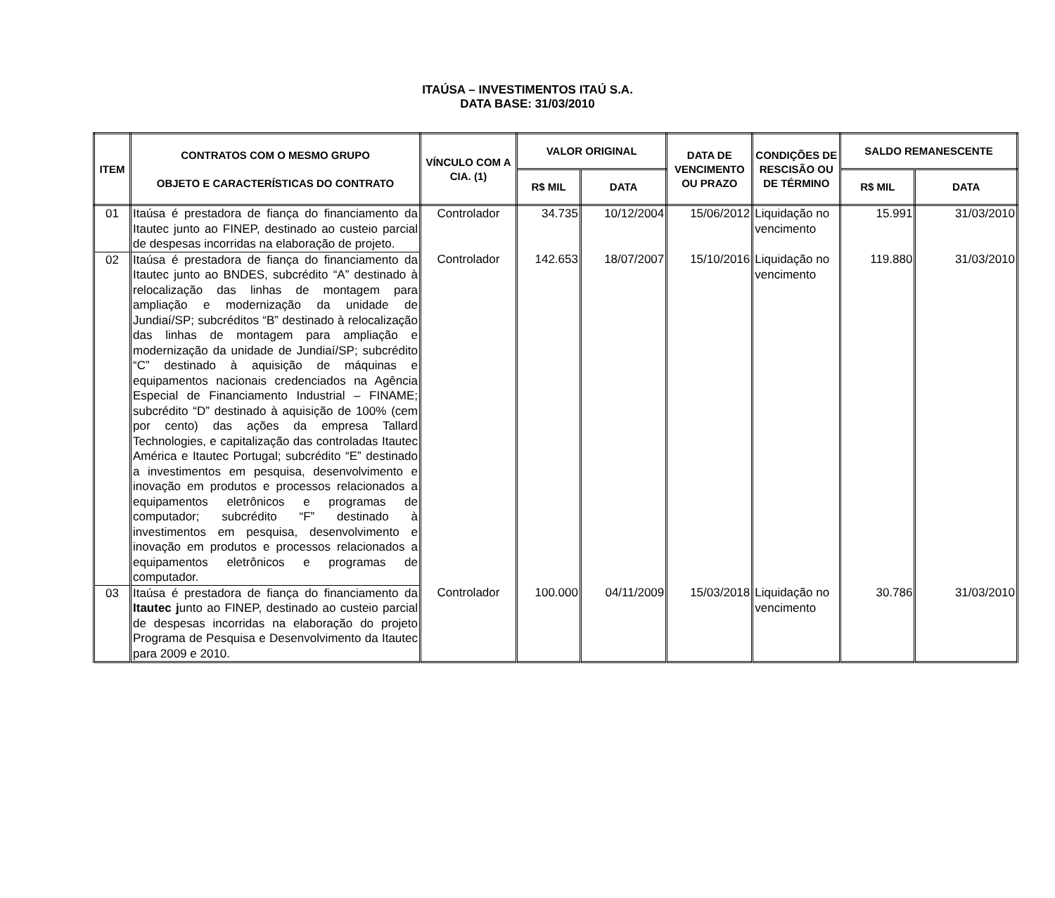ITAÚSA – INVESTIMENTOS ITAÚ S.A.
DATA BASE: 31/03/2010
| ITEM | CONTRATOS COM O MESMO GRUPO OBJETO E CARACTERÍSTICAS DO CONTRATO | VÍNCULO COM A CIA. (1) | VALOR ORIGINAL | | DATA DE VENCIMENTO OU PRAZO | CONDIÇÕES DE RESCISÃO OU DE TÉRMINO | SALDO REMANESCENTE | |
| --- | --- | --- | --- | --- | --- | --- | --- | --- |
| | | | R$ MIL | DATA | | | R$ MIL | DATA |
| 01 | Itaúsa é prestadora de fiança do financiamento da Itautec junto ao FINEP, destinado ao custeio parcial de despesas incorridas na elaboração de projeto. | Controlador | 34.735 | 10/12/2004 | 15/06/2012 | Liquidação no vencimento | 15.991 | 31/03/2010 |
| 02 | Itaúsa é prestadora de fiança do financiamento da Itautec junto ao BNDES, subcrédito “A” destinado à relocalização das linhas de montagem para ampliação e modernização da unidade de Jundiaí/SP; subcréditos “B” destinado à relocalização das linhas de montagem para ampliação e modernização da unidade de Jundiaí/SP; subcrédito “C” destinado à aquisição de máquinas e equipamentos nacionais credenciados na Agência Especial de Financiamento Industrial – FINAME; subcrédito “D” destinado à aquisição de 100% (cem por cento) das ações da empresa Tallard Technologies, e capitalização das controladas Itautec América e Itautec Portugal; subcrédito “E” destinado a investimentos em pesquisa, desenvolvimento e inovação em produtos e processos relacionados a equipamentos eletrônicos e programas de computador; subcrédito “F” destinado à investimentos em pesquisa, desenvolvimento e inovação em produtos e processos relacionados a equipamentos eletrônicos e programas de computador. | Controlador | 142.653 | 18/07/2007 | 15/10/2016 | Liquidação no vencimento | 119.880 | 31/03/2010 |
| 03 | Itaúsa é prestadora de fiança do financiamento da Itautec j unto ao FINEP, destinado ao custeio parcial de despesas incorridas na elaboração do projeto Programa de Pesquisa e Desenvolvimento da Itautec para 2009 e 2010. | Controlador | 100.000 | 04/11/2009 | 15/03/2018 | Liquidação no vencimento | 30.786 | 31/03/2010 |